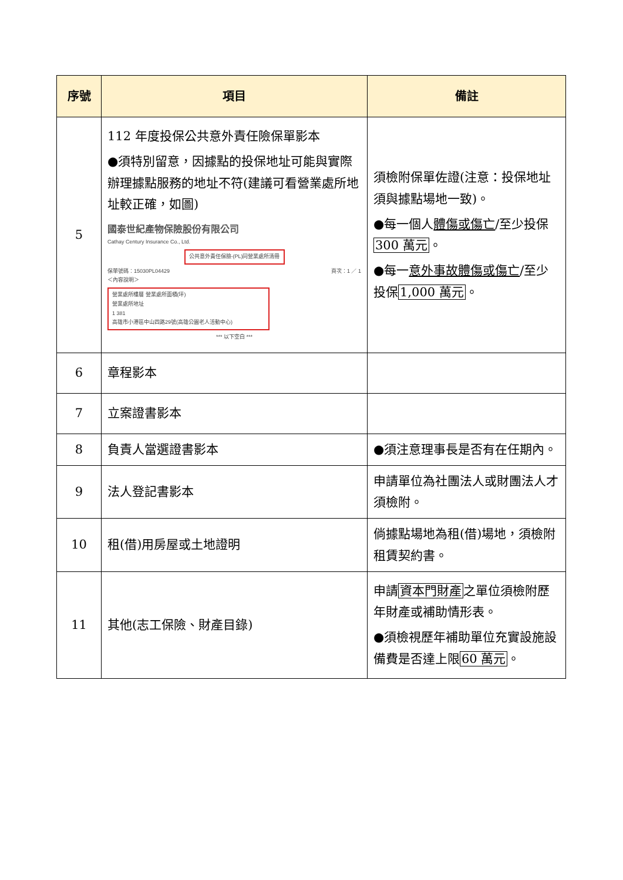| 序號 | 項目 | 備註 |
| --- | --- | --- |
| 5 | 112 年度投保公共意外責任險保單影本 ●須特別留意，因據點的投保地址可能與實際辦理據點服務的地址不符(建議可看營業處所地址較正確，如圖) 國泰世紀產物保險股份有限公司 Cathay Century Insurance Co., Ltd. 公共意外責任保險-(PL)同營業處所清冊 保單號碼：15030PL04429 頁次：1 ／ 1 ＜內容說明＞ 營業處所樓層 營業處所面積(坪) 營業處所地址 1 381 高雄市小港區中山四路29號(高雄公園老人活動中心) *** 以下空白 *** | 須檢附保單佐證(注意：投保地址須與據點場地一致)。 ●每一個人 體傷或傷亡 /至少投保 300 萬元 。 ●每一 意外事故體傷或傷亡 /至少投保 1,000 萬元 。 |
| 6 | 章程影本 | |
| 7 | 立案證書影本 | |
| 8 | 負責人當選證書影本 | ●須注意理事長是否有在任期內。 |
| 9 | 法人登記書影本 | 申請單位為社團法人或財團法人才須檢附。 |
| 10 | 租(借)用房屋或土地證明 | 倘據點場地為租(借)場地，須檢附租賃契約書。 |
| 11 | 其他(志工保險、財產目錄) | 申請 資本門財產 之單位須檢附歷年財產或補助情形表。 ●須檢視歷年補助單位充實設施設備費是否達上限 60 萬元 。 |